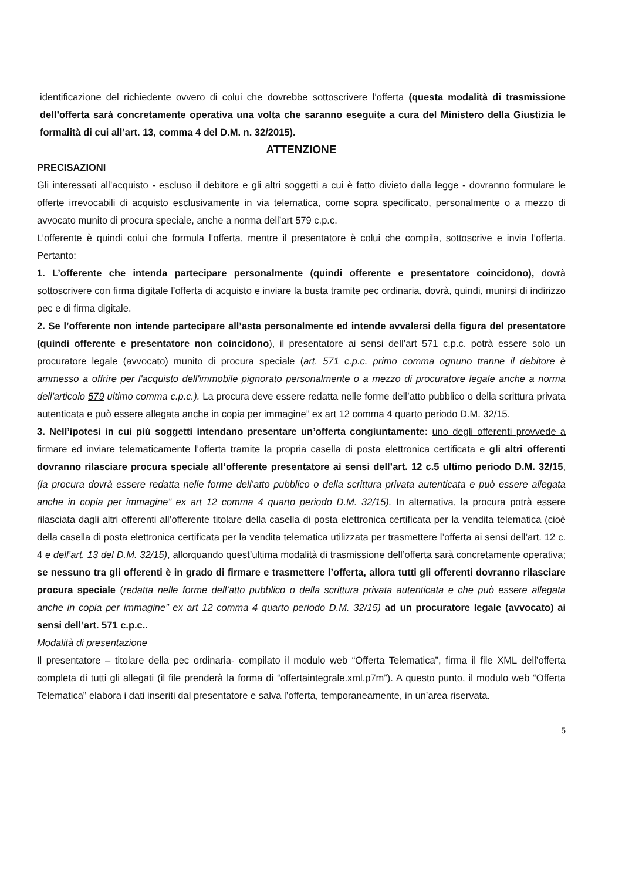identificazione del richiedente ovvero di colui che dovrebbe sottoscrivere l’offerta (questa modalità di trasmissione dell’offerta sarà concretamente operativa una volta che saranno eseguite a cura del Ministero della Giustizia le formalità di cui all’art. 13, comma 4 del D.M. n. 32/2015).
ATTENZIONE
PRECISAZIONI
Gli interessati all’acquisto - escluso il debitore e gli altri soggetti a cui è fatto divieto dalla legge - dovranno formulare le offerte irrevocabili di acquisto esclusivamente in via telematica, come sopra specificato, personalmente o a mezzo di avvocato munito di procura speciale, anche a norma dell’art 579 c.p.c.
L’offerente è quindi colui che formula l’offerta, mentre il presentatore è colui che compila, sottoscrive e invia l’offerta. Pertanto:
1. L’offerente che intenda partecipare personalmente (quindi offerente e presentatore coincidono), dovrà sottoscrivere con firma digitale l’offerta di acquisto e inviare la busta tramite pec ordinaria, dovrà, quindi, munirsi di indirizzo pec e di firma digitale.
2. Se l’offerente non intende partecipare all’asta personalmente ed intende avvalersi della figura del presentatore (quindi offerente e presentatore non coincidono), il presentatore ai sensi dell’art 571 c.p.c. potrà essere solo un procuratore legale (avvocato) munito di procura speciale (art. 571 c.p.c. primo comma ognuno tranne il debitore è ammesso a offrire per l'acquisto dell'immobile pignorato personalmente o a mezzo di procuratore legale anche a norma dell'articolo 579 ultimo comma c.p.c.). La procura deve essere redatta nelle forme dell’atto pubblico o della scrittura privata autenticata e può essere allegata anche in copia per immagine” ex art 12 comma 4 quarto periodo D.M. 32/15.
3. Nell’ipotesi in cui più soggetti intendano presentare un’offerta congiuntamente: uno degli offerenti provvede a firmare ed inviare telematicamente l’offerta tramite la propria casella di posta elettronica certificata e gli altri offerenti dovranno rilasciare procura speciale all’offerente presentatore ai sensi dell’art. 12 c.5 ultimo periodo D.M. 32/15, (la procura dovrà essere redatta nelle forme dell’atto pubblico o della scrittura privata autenticata e può essere allegata anche in copia per immagine” ex art 12 comma 4 quarto periodo D.M. 32/15). In alternativa, la procura potrà essere rilasciata dagli altri offerenti all’offerente titolare della casella di posta elettronica certificata per la vendita telematica (cioè della casella di posta elettronica certificata per la vendita telematica utilizzata per trasmettere l’offerta ai sensi dell’art. 12 c. 4 e dell’art. 13 del D.M. 32/15), allorquando quest’ultima modalità di trasmissione dell’offerta sarà concretamente operativa; se nessuno tra gli offerenti è in grado di firmare e trasmettere l’offerta, allora tutti gli offerenti dovranno rilasciare procura speciale (redatta nelle forme dell’atto pubblico o della scrittura privata autenticata e che può essere allegata anche in copia per immagine” ex art 12 comma 4 quarto periodo D.M. 32/15) ad un procuratore legale (avvocato) ai sensi dell’art. 571 c.p.c..
Modalità di presentazione
Il presentatore – titolare della pec ordinaria- compilato il modulo web “Offerta Telematica”, firma il file XML dell’offerta completa di tutti gli allegati (il file prenderà la forma di “offertaintegrale.xml.p7m”). A questo punto, il modulo web “Offerta Telematica” elabora i dati inseriti dal presentatore e salva l’offerta, temporaneamente, in un’area riservata.
5